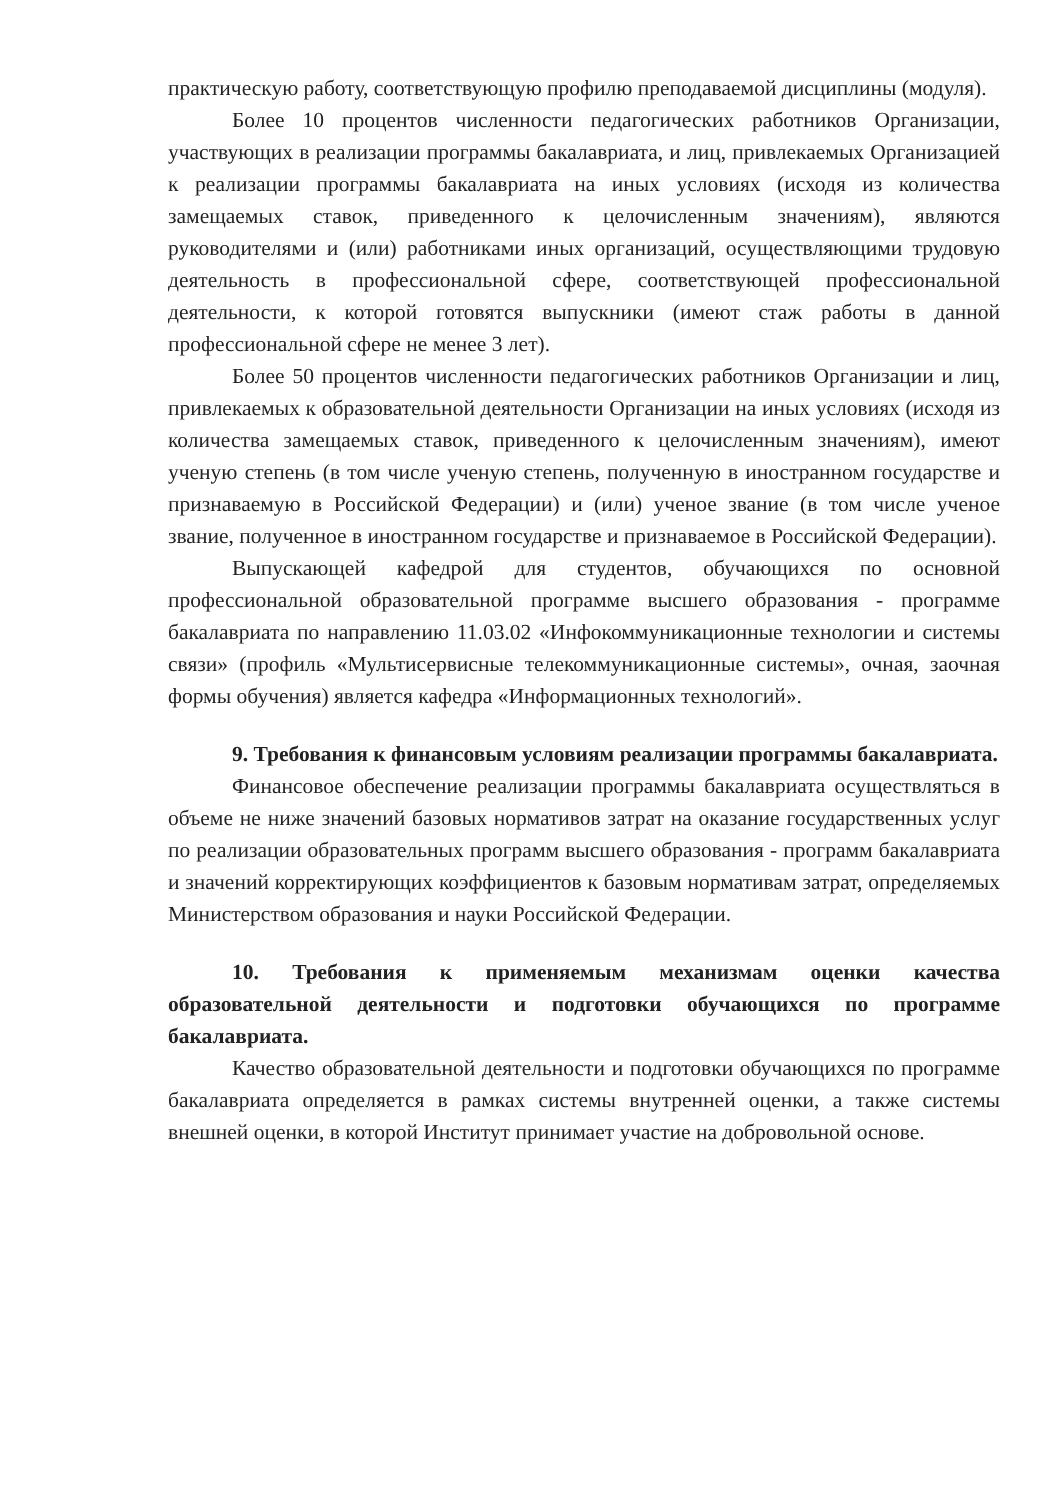практическую работу, соответствующую профилю преподаваемой дисциплины (модуля).
Более 10 процентов численности педагогических работников Организации, участвующих в реализации программы бакалавриата, и лиц, привлекаемых Организацией к реализации программы бакалавриата на иных условиях (исходя из количества замещаемых ставок, приведенного к целочисленным значениям), являются руководителями и (или) работниками иных организаций, осуществляющими трудовую деятельность в профессиональной сфере, соответствующей профессиональной деятельности, к которой готовятся выпускники (имеют стаж работы в данной профессиональной сфере не менее 3 лет).
Более 50 процентов численности педагогических работников Организации и лиц, привлекаемых к образовательной деятельности Организации на иных условиях (исходя из количества замещаемых ставок, приведенного к целочисленным значениям), имеют ученую степень (в том числе ученую степень, полученную в иностранном государстве и признаваемую в Российской Федерации) и (или) ученое звание (в том числе ученое звание, полученное в иностранном государстве и признаваемое в Российской Федерации).
Выпускающей кафедрой для студентов, обучающихся по основной профессиональной образовательной программе высшего образования - программе бакалавриата по направлению 11.03.02 «Инфокоммуникационные технологии и системы связи» (профиль «Мультисервисные телекоммуникационные системы», очная, заочная формы обучения) является кафедра «Информационных технологий».
9. Требования к финансовым условиям реализации программы бакалавриата.
Финансовое обеспечение реализации программы бакалавриата осуществляться в объеме не ниже значений базовых нормативов затрат на оказание государственных услуг по реализации образовательных программ высшего образования - программ бакалавриата и значений корректирующих коэффициентов к базовым нормативам затрат, определяемых Министерством образования и науки Российской Федерации.
10. Требования к применяемым механизмам оценки качества образовательной деятельности и подготовки обучающихся по программе бакалавриата.
Качество образовательной деятельности и подготовки обучающихся по программе бакалавриата определяется в рамках системы внутренней оценки, а также системы внешней оценки, в которой Институт принимает участие на добровольной основе.